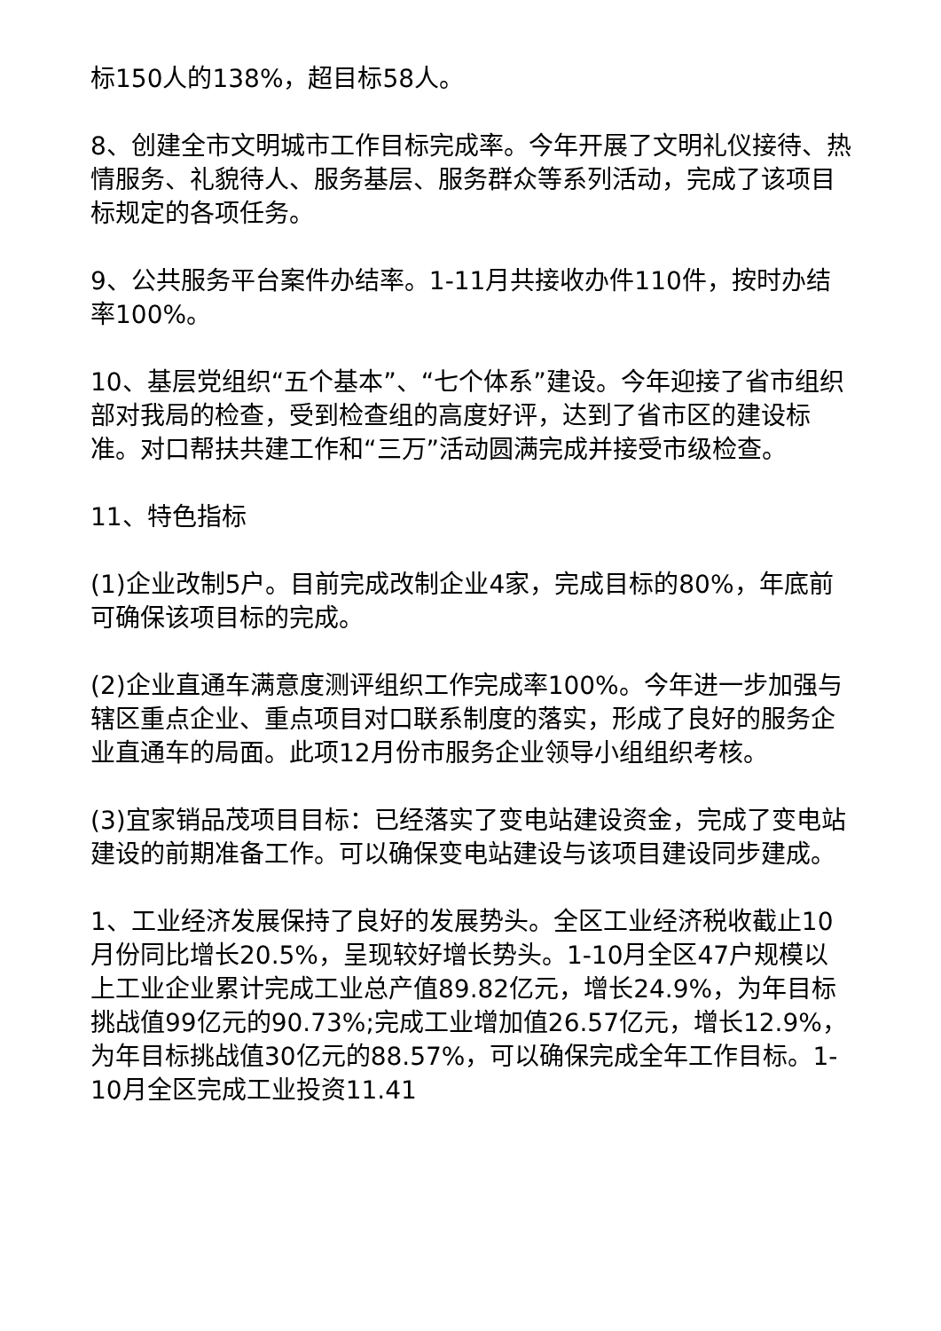标150人的138%，超目标58人。
8、创建全市文明城市工作目标完成率。今年开展了文明礼仪接待、热情服务、礼貌待人、服务基层、服务群众等系列活动，完成了该项目标规定的各项任务。
9、公共服务平台案件办结率。1-11月共接收办件110件，按时办结率100%。
10、基层党组织“五个基本”、“七个体系”建设。今年迎接了省市组织部对我局的检查，受到检查组的高度好评，达到了省市区的建设标准。对口帮扶共建工作和“三万”活动圆满完成并接受市级检查。
11、特色指标
(1)企业改制5户。目前完成改制企业4家，完成目标的80%，年底前可确保该项目标的完成。
(2)企业直通车满意度测评组织工作完成率100%。今年进一步加强与辖区重点企业、重点项目对口联系制度的落实，形成了良好的服务企业直通车的局面。此项12月份市服务企业领导小组组织考核。
(3)宜家销品茂项目目标：已经落实了变电站建设资金，完成了变电站建设的前期准备工作。可以确保变电站建设与该项目建设同步建成。
1、工业经济发展保持了良好的发展势头。全区工业经济税收截止10月份同比增长20.5%，呈现较好增长势头。1-10月全区47户规模以上工业企业累计完成工业总产值89.82亿元，增长24.9%，为年目标挑战值99亿元的90.73%;完成工业增加值26.57亿元，增长12.9%，为年目标挑战值30亿元的88.57%，可以确保完成全年工作目标。1-10月全区完成工业投资11.41